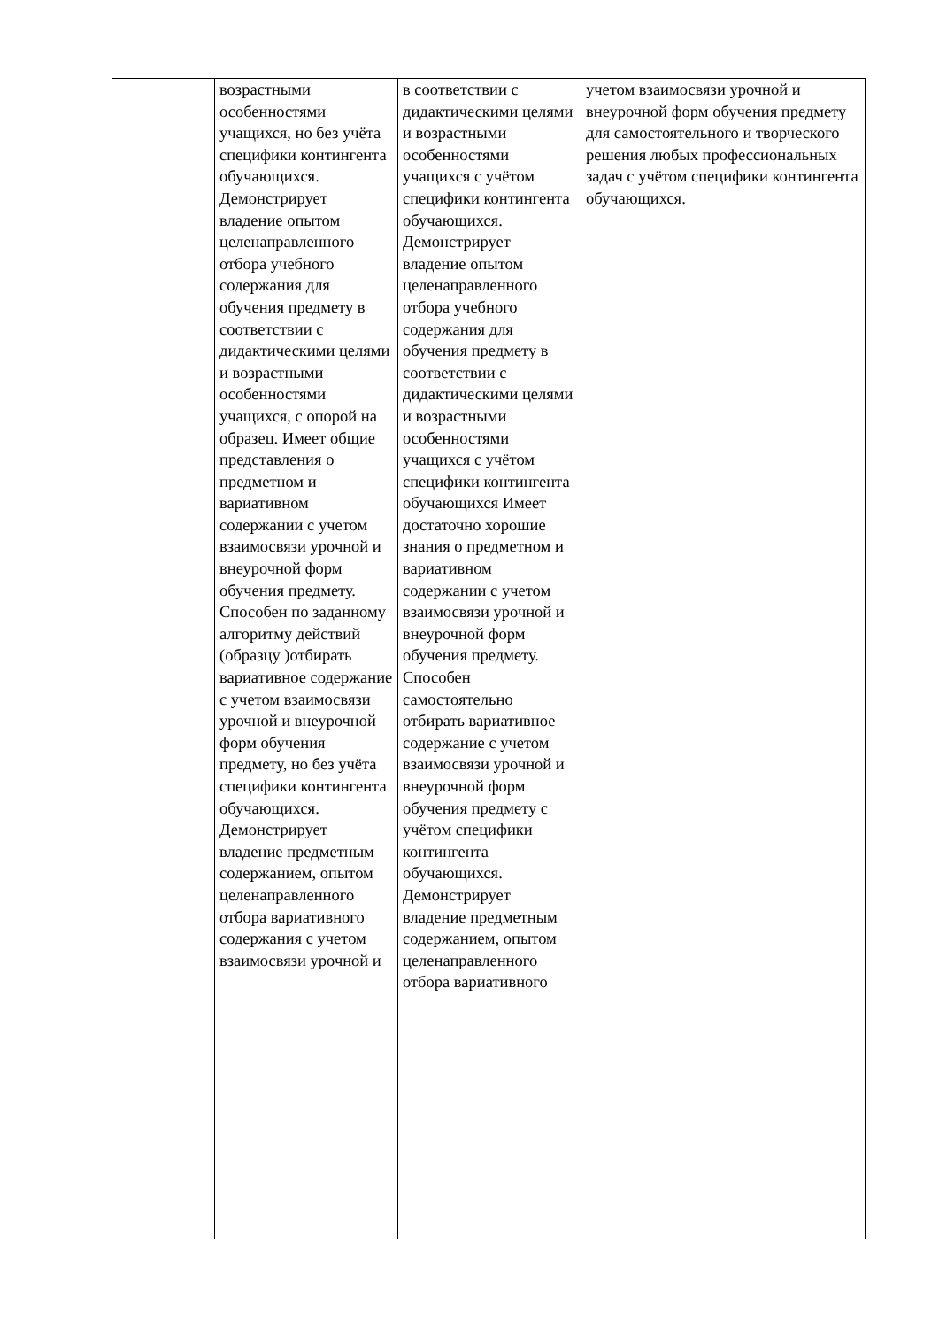| | возрастными особенностями учащихся, но без учёта специфики контингента обучающихся. Демонстрирует владение опытом целенаправленного отбора учебного содержания для обучения предмету в соответствии с дидактическими целями и возрастными особенностями учащихся, с опорой на образец. Имеет общие представления о предметном и вариативном содержании с учетом взаимосвязи урочной и внеурочной форм обучения предмету. Способен по заданному алгоритму действий (образцу )отбирать вариативное содержание с учетом взаимосвязи урочной и внеурочной форм обучения предмету, но без учёта специфики контингента обучающихся. Демонстрирует владение предметным содержанием, опытом целенаправленного отбора вариативного содержания с учетом взаимосвязи урочной и | в соответствии с дидактическими целями и возрастными особенностями учащихся с учётом специфики контингента обучающихся. Демонстрирует владение опытом целенаправленного отбора учебного содержания для обучения предмету в соответствии с дидактическими целями и возрастными особенностями учащихся с учётом специфики контингента обучающихся Имеет достаточно хорошие знания о предметном и вариативном содержании с учетом взаимосвязи урочной и внеурочной форм обучения предмету. Способен самостоятельно отбирать вариативное содержание с учетом взаимосвязи урочной и внеурочной форм обучения предмету с учётом специфики контингента обучающихся. Демонстрирует владение предметным содержанием, опытом целенаправленного отбора вариативного | учетом взаимосвязи урочной и внеурочной форм обучения предмету для самостоятельного и творческого решения любых профессиональных задач с учётом специфики контингента обучающихся. |